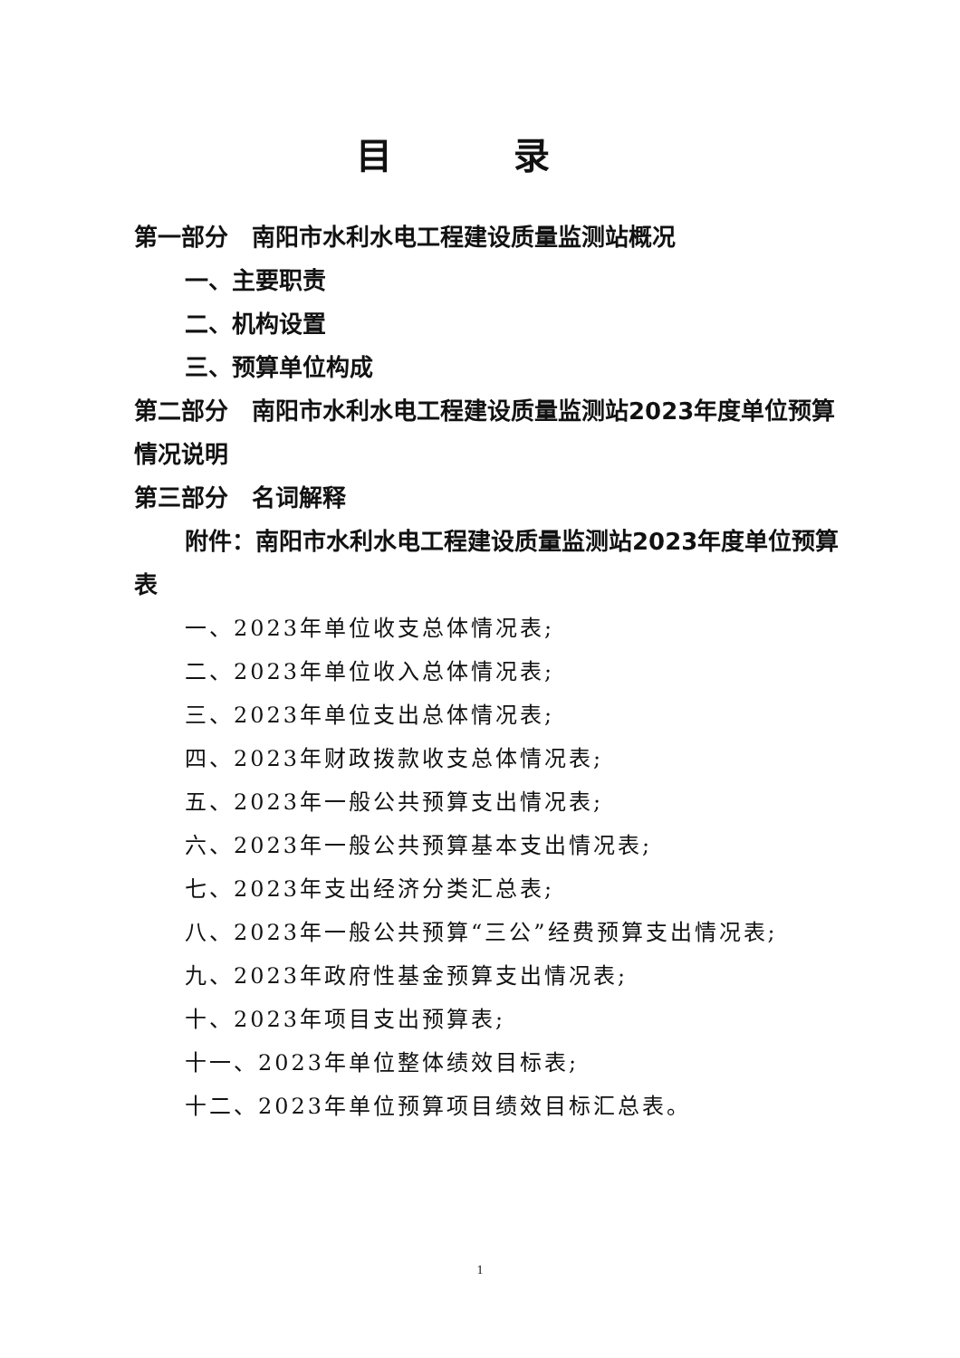目 录
第一部分　南阳市水利水电工程建设质量监测站概况
一、主要职责
二、机构设置
三、预算单位构成
第二部分　南阳市水利水电工程建设质量监测站2023年度单位预算情况说明
第三部分　名词解释
附件：南阳市水利水电工程建设质量监测站2023年度单位预算表
一、2023年单位收支总体情况表;
二、2023年单位收入总体情况表;
三、2023年单位支出总体情况表;
四、2023年财政拨款收支总体情况表;
五、2023年一般公共预算支出情况表;
六、2023年一般公共预算基本支出情况表;
七、2023年支出经济分类汇总表;
八、2023年一般公共预算“三公”经费预算支出情况表;
九、2023年政府性基金预算支出情况表;
十、2023年项目支出预算表;
十一、2023年单位整体绩效目标表;
十二、2023年单位预算项目绩效目标汇总表。
1